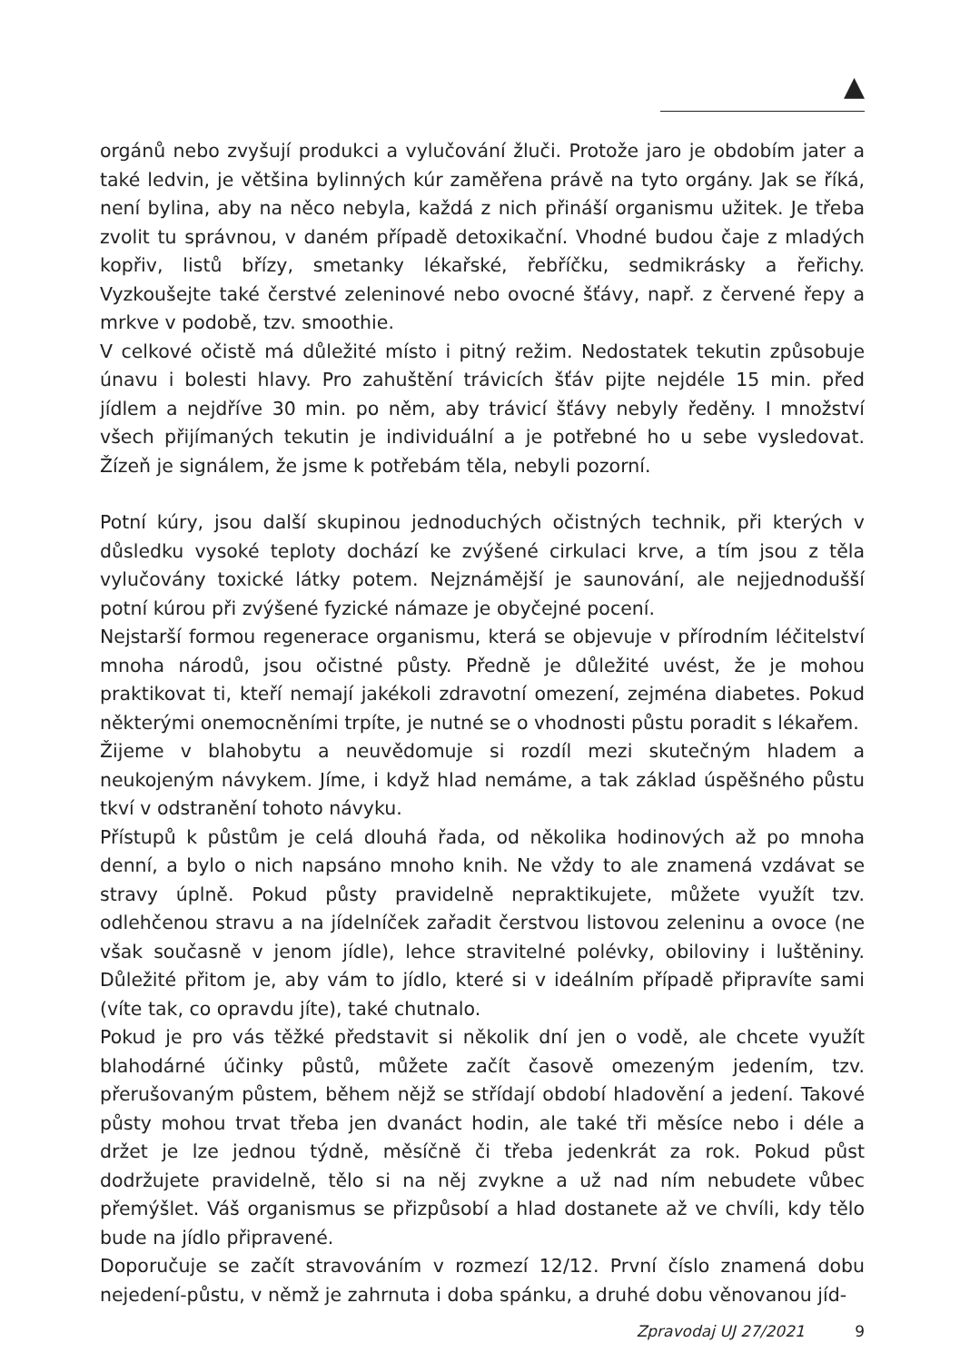▲
orgánů nebo zvyšují produkci a vylučování žluči. Protože jaro je obdobím jater a také ledvin, je většina bylinných kúr zaměřena právě na tyto orgány. Jak se říká, není bylina, aby na něco nebyla, každá z nich přináší organismu užitek. Je třeba zvolit tu správnou, v daném případě detoxikační. Vhodné budou čaje z mladých kopřiv, listů břízy, smetanky lékařské, řebříčku, sedmikrásky a řeřichy. Vyzkoušejte také čerstvé zeleninové nebo ovocné šťávy, např. z červené řepy a mrkve v podobě, tzv. smoothie.
V celkové očistě má důležité místo i pitný režim. Nedostatek tekutin způsobuje únavu i bolesti hlavy. Pro zahuštění trávicích šťáv pijte nejdéle 15 min. před jídlem a nejdříve 30 min. po něm, aby trávicí šťávy nebyly ředěny. I množství všech přijímaných tekutin je individuální a je potřebné ho u sebe vysledovat. Žízeň je signálem, že jsme k potřebám těla, nebyli pozorní.
Potní kúry, jsou další skupinou jednoduchých očistných technik, při kterých v důsledku vysoké teploty dochází ke zvýšené cirkulaci krve, a tím jsou z těla vylučovány toxické látky potem. Nejznámější je saunování, ale nejjednodušší potní kúrou při zvýšené fyzické námaze je obyčejné pocení.
Nejstarší formou regenerace organismu, která se objevuje v přírodním léčitelství mnoha národů, jsou očistné půsty. Předně je důležité uvést, že je mohou praktikovat ti, kteří nemají jakékoli zdravotní omezení, zejména diabetes. Pokud některými onemocněními trpíte, je nutné se o vhodnosti půstu poradit s lékařem.
Žijeme v blahobytu a neuvědomuje si rozdíl mezi skutečným hladem a neukojeným návykem. Jíme, i když hlad nemáme, a tak základ úspěšného půstu tkví v odstranění tohoto návyku.
Přístupů k půstům je celá dlouhá řada, od několika hodinových až po mnoha denní, a bylo o nich napsáno mnoho knih. Ne vždy to ale znamená vzdávat se stravy úplně. Pokud půsty pravidelně nepraktikujete, můžete využít tzv. odlehčenou stravu a na jídelníček zařadit čerstvou listovou zeleninu a ovoce (ne však současně v jenom jídle), lehce stravitelné polévky, obiloviny i luštěniny. Důležité přitom je, aby vám to jídlo, které si v ideálním případě připravíte sami (víte tak, co opravdu jíte), také chutnalo.
Pokud je pro vás těžké představit si několik dní jen o vodě, ale chcete využít blahodárné účinky půstů, můžete začít časově omezeným jedením, tzv. přerušovaným půstem, během nějž se střídají období hladovění a jedení. Takové půsty mohou trvat třeba jen dvanáct hodin, ale také tři měsíce nebo i déle a držet je lze jednou týdně, měsíčně či třeba jedenkrát za rok. Pokud půst dodržujete pravidelně, tělo si na něj zvykne a už nad ním nebudete vůbec přemýšlet. Váš organismus se přizpůsobí a hlad dostanete až ve chvíli, kdy tělo bude na jídlo připravené.
Doporučuje se začít stravováním v rozmezí 12/12. První číslo znamená dobu nejedení-půstu, v němž je zahrnuta i doba spánku, a druhé dobu věnovanou jíd-
Zpravodaj UJ 27/2021 9